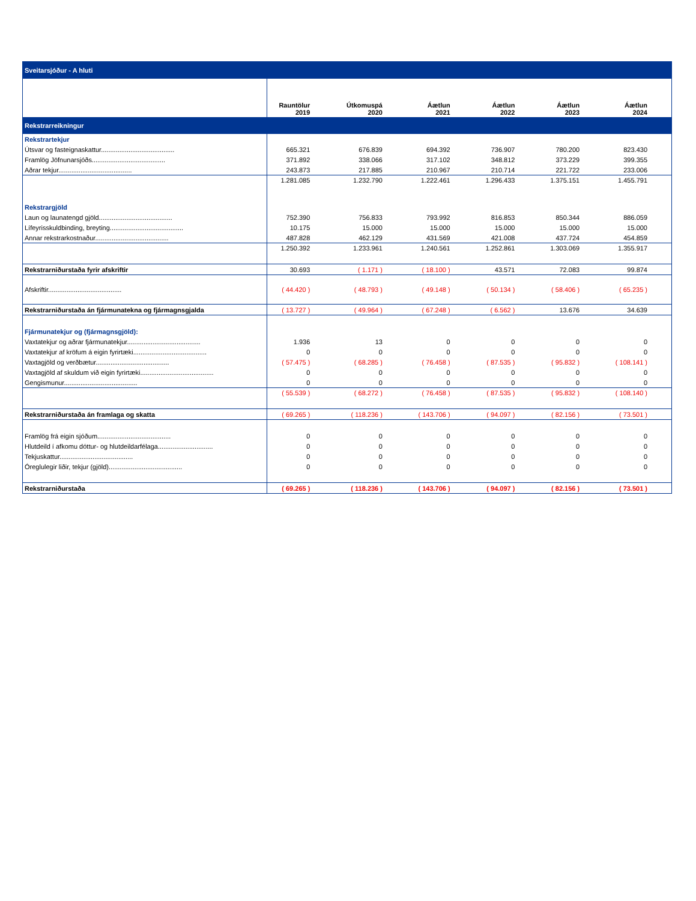| Sveitarsjóður - A hluti | | | | | | |
| | Rauntölur 2019 | Útkomuspá 2020 | Áætlun 2021 | Áætlun 2022 | Áætlun 2023 | Áætlun 2024 |
| Rekstrarreikningur | | | | | | |
| Rekstrartekjur | | | | | | |
| Útsvar og fasteignaskattur........................................ | 665.321 | 676.839 | 694.392 | 736.907 | 780.200 | 823.430 |
| Framlög Jöfnunarsjóðs........................................ | 371.892 | 338.066 | 317.102 | 348.812 | 373.229 | 399.355 |
| Aðrar tekjur........................................ | 243.873 | 217.885 | 210.967 | 210.714 | 221.722 | 233.006 |
| | 1.281.085 | 1.232.790 | 1.222.461 | 1.296.433 | 1.375.151 | 1.455.791 |
| Rekstrargjöld | | | | | | |
| Laun og launatengd gjöld........................................ | 752.390 | 756.833 | 793.992 | 816.853 | 850.344 | 886.059 |
| Lífeyrisskuldbinding, breyting........................................ | 10.175 | 15.000 | 15.000 | 15.000 | 15.000 | 15.000 |
| Annar rekstrarkostnaður........................................ | 487.828 | 462.129 | 431.569 | 421.008 | 437.724 | 454.859 |
| | 1.250.392 | 1.233.961 | 1.240.561 | 1.252.861 | 1.303.069 | 1.355.917 |
| Rekstrarniðurstaða fyrir afskriftir | 30.693 | ( 1.171 ) | ( 18.100 ) | 43.571 | 72.083 | 99.874 |
| Afskriftir........................................ | ( 44.420 ) | ( 48.793 ) | ( 49.148 ) | ( 50.134 ) | ( 58.406 ) | ( 65.235 ) |
| Rekstrarniðurstaða án fjármunatekna og fjármagnsgjalda | ( 13.727 ) | ( 49.964 ) | ( 67.248 ) | ( 6.562 ) | 13.676 | 34.639 |
| Fjármunatekjur og (fjármagnsgjöld): | | | | | | |
| Vaxtatekjur og aðrar fjármunatekjur........................................ | 1.936 | 13 | 0 | 0 | 0 | 0 |
| Vaxtatekjur af kröfum á eigin fyrirtæki........................................ | 0 | 0 | 0 | 0 | 0 | 0 |
| Vaxtagjöld og verðbætur........................................ | ( 57.475 ) | ( 68.285 ) | ( 76.458 ) | ( 87.535 ) | ( 95.832 ) | ( 108.141 ) |
| Vaxtagjöld af skuldum við eigin fyrirtæki........................................ | 0 | 0 | 0 | 0 | 0 | 0 |
| Gengismunur........................................ | 0 | 0 | 0 | 0 | 0 | 0 |
| | ( 55.539 ) | ( 68.272 ) | ( 76.458 ) | ( 87.535 ) | ( 95.832 ) | ( 108.140 ) |
| Rekstrarniðurstaða án framlaga og skatta | ( 69.265 ) | ( 118.236 ) | ( 143.706 ) | ( 94.097 ) | ( 82.156 ) | ( 73.501 ) |
| Framlög frá eigin sjóðum........................................ | 0 | 0 | 0 | 0 | 0 | 0 |
| Hlutdeild í afkomu dóttur- og hlutdeildarfélaga.............................. | 0 | 0 | 0 | 0 | 0 | 0 |
| Tekjuskattur........................................ | 0 | 0 | 0 | 0 | 0 | 0 |
| Óreglulegir liðir, tekjur (gjöld)........................................ | 0 | 0 | 0 | 0 | 0 | 0 |
| Rekstrarniðurstaða | ( 69.265 ) | ( 118.236 ) | ( 143.706 ) | ( 94.097 ) | ( 82.156 ) | ( 73.501 ) |